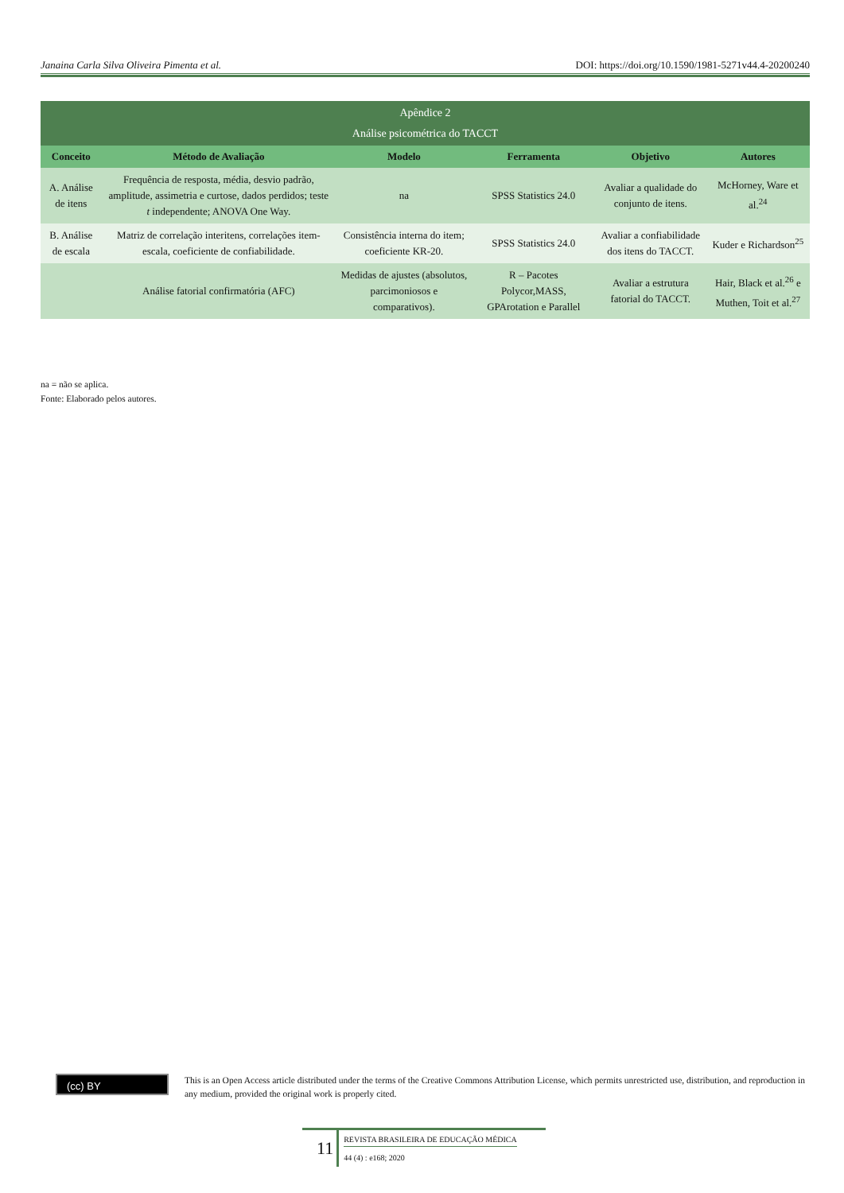Janaina Carla Silva Oliveira Pimenta et al. DOI: https://doi.org/10.1590/1981-5271v44.4-20200240
Apêndice 2 Análise psicométrica do TACCT
| Conceito | Método de Avaliação | Modelo | Ferramenta | Objetivo | Autores |
| --- | --- | --- | --- | --- | --- |
| A. Análise de itens | Frequência de resposta, média, desvio padrão, amplitude, assimetria e curtose, dados perdidos; teste t independente; ANOVA One Way. | na | SPSS Statistics 24.0 | Avaliar a qualidade do conjunto de itens. | McHorney, Ware et al.<sup>24</sup> |
| B. Análise de escala | Matriz de correlação interitens, correlações item-escala, coeficiente de confiabilidade. | Consistência interna do item; coeficiente KR-20. | SPSS Statistics 24.0 | Avaliar a confiabilidade dos itens do TACCT. | Kuder e Richardson<sup>25</sup> |
| | Análise fatorial confirmatória (AFC) | Medidas de ajustes (absolutos, parcimoniosos e comparativos). | R – Pacotes Polycor,MASS, GPArotation e Parallel | Avaliar a estrutura fatorial do TACCT. | Hair, Black et al.<sup>26</sup> e Muthen, Toit et al.<sup>27</sup> |
na = não se aplica.
Fonte: Elaborado pelos autores.
(cc) BY
This is an Open Access article distributed under the terms of the Creative Commons Attribution License, which permits unrestricted use, distribution, and reproduction in any medium, provided the original work is properly cited.
11
REVISTA BRASILEIRA DE EDUCAÇÃO MÉDICA
44 (4) : e168; 2020